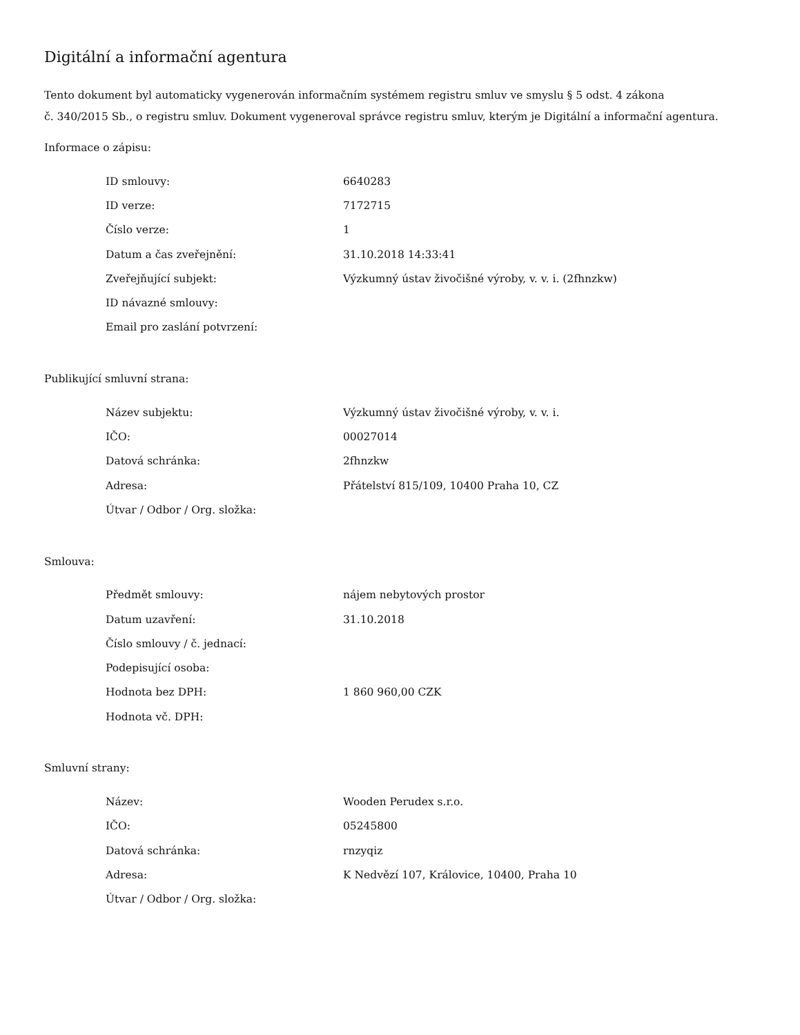Digitální a informační agentura
Tento dokument byl automaticky vygenerován informačním systémem registru smluv ve smyslu § 5 odst. 4 zákona
č. 340/2015 Sb., o registru smluv. Dokument vygeneroval správce registru smluv, kterým je Digitální a informační agentura.
Informace o zápisu:
| ID smlouvy: | 6640283 |
| ID verze: | 7172715 |
| Číslo verze: | 1 |
| Datum a čas zveřejnění: | 31.10.2018 14:33:41 |
| Zveřejňující subjekt: | Výzkumný ústav živočišné výroby, v. v. i. (2fhnzkw) |
| ID návazné smlouvy: | |
| Email pro zaslání potvrzení: | |
Publikující smluvní strana:
| Název subjektu: | Výzkumný ústav živočišné výroby, v. v. i. |
| IČO: | 00027014 |
| Datová schránka: | 2fhnzkw |
| Adresa: | Přátelství 815/109, 10400 Praha 10, CZ |
| Útvar / Odbor / Org. složka: | |
Smlouva:
| Předmět smlouvy: | nájem nebytových prostor |
| Datum uzavření: | 31.10.2018 |
| Číslo smlouvy / č. jednací: | |
| Podepisující osoba: | |
| Hodnota bez DPH: | 1 860 960,00 CZK |
| Hodnota vč. DPH: | |
Smluvní strany:
| Název: | Wooden Perudex s.r.o. |
| IČO: | 05245800 |
| Datová schránka: | rnzyqiz |
| Adresa: | K Nedvězí 107, Královice, 10400, Praha 10 |
| Útvar / Odbor / Org. složka: | |